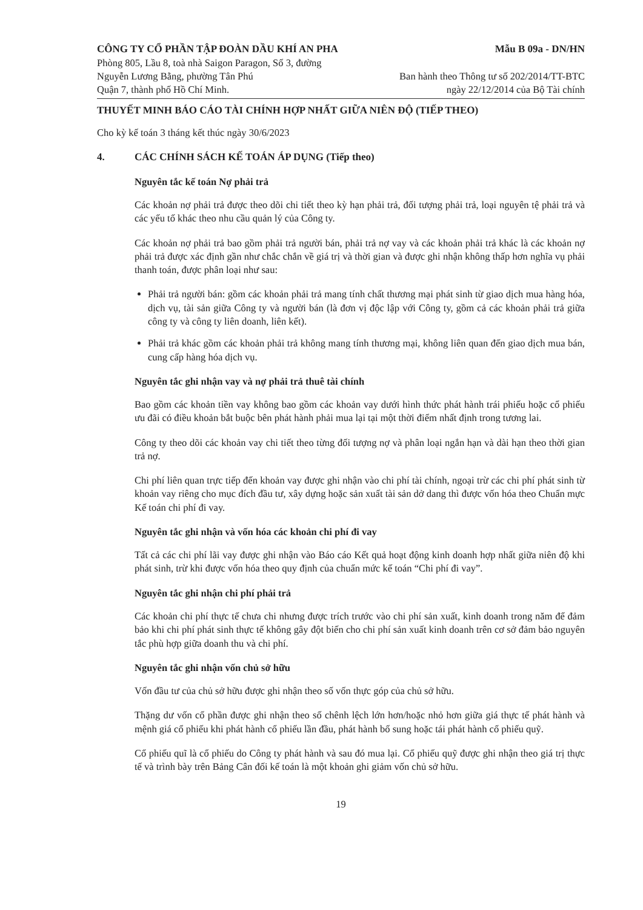CÔNG TY CỔ PHẦN TẬP ĐOÀN DẦU KHÍ AN PHA
Phòng 805, Lầu 8, toà nhà Saigon Paragon, Số 3, đường
Nguyễn Lương Bằng, phường Tân Phú
Quận 7, thành phố Hồ Chí Minh.
Mẫu B 09a - DN/HN
Ban hành theo Thông tư số 202/2014/TT-BTC
ngày 22/12/2014 của Bộ Tài chính
THUYẾT MINH BÁO CÁO TÀI CHÍNH HỢP NHẤT GIỮA NIÊN ĐỘ (TIẾP THEO)
Cho kỳ kế toán 3 tháng kết thúc ngày 30/6/2023
4. CÁC CHÍNH SÁCH KẾ TOÁN ÁP DỤNG (Tiếp theo)
Nguyên tắc kế toán Nợ phải trả
Các khoản nợ phải trả được theo dõi chi tiết theo kỳ hạn phải trả, đối tượng phải trả, loại nguyên tệ phải trả và các yếu tố khác theo nhu cầu quản lý của Công ty.
Các khoản nợ phải trả bao gồm phải trả người bán, phải trả nợ vay và các khoản phải trả khác là các khoản nợ phải trả được xác định gần như chắc chắn về giá trị và thời gian và được ghi nhận không thấp hơn nghĩa vụ phải thanh toán, được phân loại như sau:
Phải trả người bán: gồm các khoản phải trả mang tính chất thương mại phát sinh từ giao dịch mua hàng hóa, dịch vụ, tài sản giữa Công ty và người bán (là đơn vị độc lập với Công ty, gồm cả các khoản phải trả giữa công ty và công ty liên doanh, liên kết).
Phải trả khác gồm các khoản phải trả không mang tính thương mại, không liên quan đến giao dịch mua bán, cung cấp hàng hóa dịch vụ.
Nguyên tắc ghi nhận vay và nợ phải trả thuê tài chính
Bao gồm các khoản tiền vay không bao gồm các khoản vay dưới hình thức phát hành trái phiếu hoặc cổ phiếu ưu đãi có điều khoản bắt buộc bên phát hành phải mua lại tại một thời điểm nhất định trong tương lai.
Công ty theo dõi các khoản vay chi tiết theo từng đối tượng nợ và phân loại ngắn hạn và dài hạn theo thời gian trả nợ.
Chi phí liên quan trực tiếp đến khoản vay được ghi nhận vào chi phí tài chính, ngoại trừ các chi phí phát sinh từ khoản vay riêng cho mục đích đầu tư, xây dựng hoặc sản xuất tài sản dở dang thì được vốn hóa theo Chuẩn mực Kế toán chi phí đi vay.
Nguyên tắc ghi nhận và vốn hóa các khoản chi phí đi vay
Tất cả các chi phí lãi vay được ghi nhận vào Báo cáo Kết quả hoạt động kinh doanh hợp nhất giữa niên độ khi phát sinh, trừ khi được vốn hóa theo quy định của chuẩn mức kế toán “Chi phí đi vay”.
Nguyên tắc ghi nhận chi phí phải trả
Các khoản chi phí thực tế chưa chi nhưng được trích trước vào chi phí sản xuất, kinh doanh trong năm để đảm bảo khi chi phí phát sinh thực tế không gây đột biến cho chi phí sản xuất kinh doanh trên cơ sở đảm bảo nguyên tắc phù hợp giữa doanh thu và chi phí.
Nguyên tắc ghi nhận vốn chủ sở hữu
Vốn đầu tư của chủ sở hữu được ghi nhận theo số vốn thực góp của chủ sở hữu.
Thặng dư vốn cổ phần được ghi nhận theo số chênh lệch lớn hơn/hoặc nhỏ hơn giữa giá thực tế phát hành và mệnh giá cổ phiếu khi phát hành cổ phiếu lần đầu, phát hành bổ sung hoặc tái phát hành cổ phiếu quỹ.
Cổ phiếu quĩ là cổ phiếu do Công ty phát hành và sau đó mua lại. Cổ phiếu quỹ được ghi nhận theo giá trị thực tế và trình bày trên Bảng Cân đối kế toán là một khoản ghi giảm vốn chủ sở hữu.
19